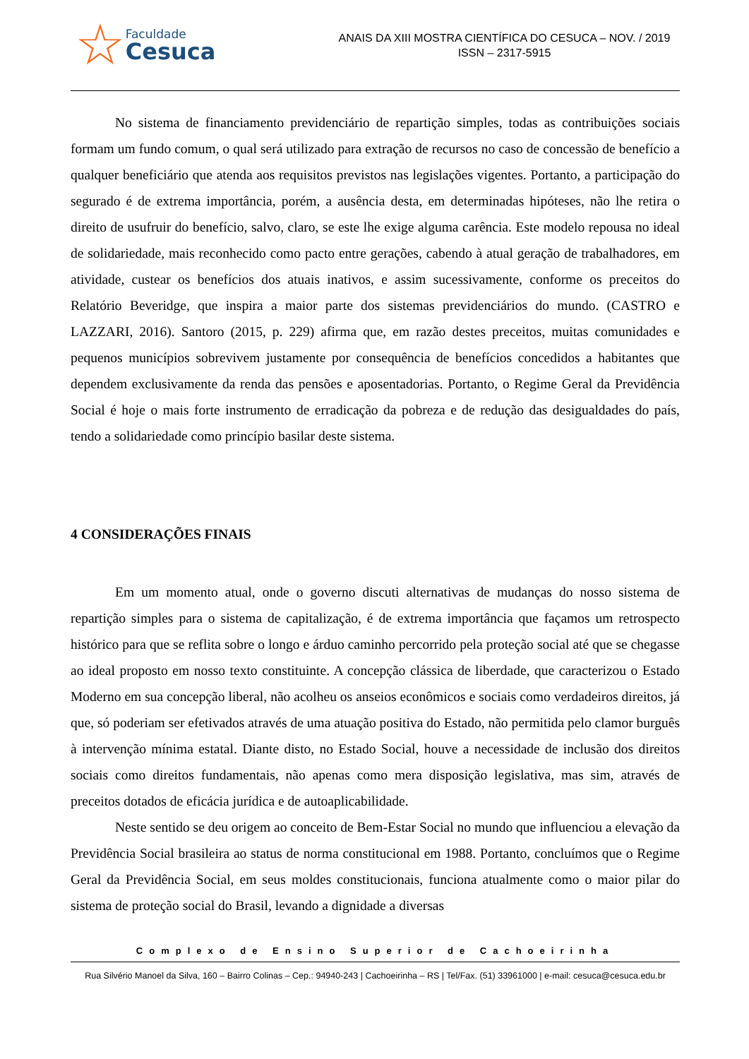☆
Faculdade
Cesuca
ANAIS DA XIII MOSTRA CIENTÍFICA DO CESUCA – NOV. / 2019
ISSN – 2317-5915
No sistema de financiamento previdenciário de repartição simples, todas as contribuições sociais formam um fundo comum, o qual será utilizado para extração de recursos no caso de concessão de benefício a qualquer beneficiário que atenda aos requisitos previstos nas legislações vigentes. Portanto, a participação do segurado é de extrema importância, porém, a ausência desta, em determinadas hipóteses, não lhe retira o direito de usufruir do benefício, salvo, claro, se este lhe exige alguma carência. Este modelo repousa no ideal de solidariedade, mais reconhecido como pacto entre gerações, cabendo à atual geração de trabalhadores, em atividade, custear os benefícios dos atuais inativos, e assim sucessivamente, conforme os preceitos do Relatório Beveridge, que inspira a maior parte dos sistemas previdenciários do mundo. (CASTRO e LAZZARI, 2016). Santoro (2015, p. 229) afirma que, em razão destes preceitos, muitas comunidades e pequenos municípios sobrevivem justamente por consequência de benefícios concedidos a habitantes que dependem exclusivamente da renda das pensões e aposentadorias. Portanto, o Regime Geral da Previdência Social é hoje o mais forte instrumento de erradicação da pobreza e de redução das desigualdades do país, tendo a solidariedade como princípio basilar deste sistema.
4 CONSIDERAÇÕES FINAIS
Em um momento atual, onde o governo discuti alternativas de mudanças do nosso sistema de repartição simples para o sistema de capitalização, é de extrema importância que façamos um retrospecto histórico para que se reflita sobre o longo e árduo caminho percorrido pela proteção social até que se chegasse ao ideal proposto em nosso texto constituinte. A concepção clássica de liberdade, que caracterizou o Estado Moderno em sua concepção liberal, não acolheu os anseios econômicos e sociais como verdadeiros direitos, já que, só poderiam ser efetivados através de uma atuação positiva do Estado, não permitida pelo clamor burguês à intervenção mínima estatal. Diante disto, no Estado Social, houve a necessidade de inclusão dos direitos sociais como direitos fundamentais, não apenas como mera disposição legislativa, mas sim, através de preceitos dotados de eficácia jurídica e de autoaplicabilidade.
Neste sentido se deu origem ao conceito de Bem-Estar Social no mundo que influenciou a elevação da Previdência Social brasileira ao status de norma constitucional em 1988. Portanto, concluímos que o Regime Geral da Previdência Social, em seus moldes constitucionais, funciona atualmente como o maior pilar do sistema de proteção social do Brasil, levando a dignidade a diversas
Complexo de Ensino Superior de Cachoeirinha
Rua Silvério Manoel da Silva, 160 – Bairro Colinas – Cep.: 94940-243 | Cachoeirinha – RS | Tel/Fax. (51) 33961000 | e-mail: cesuca@cesuca.edu.br